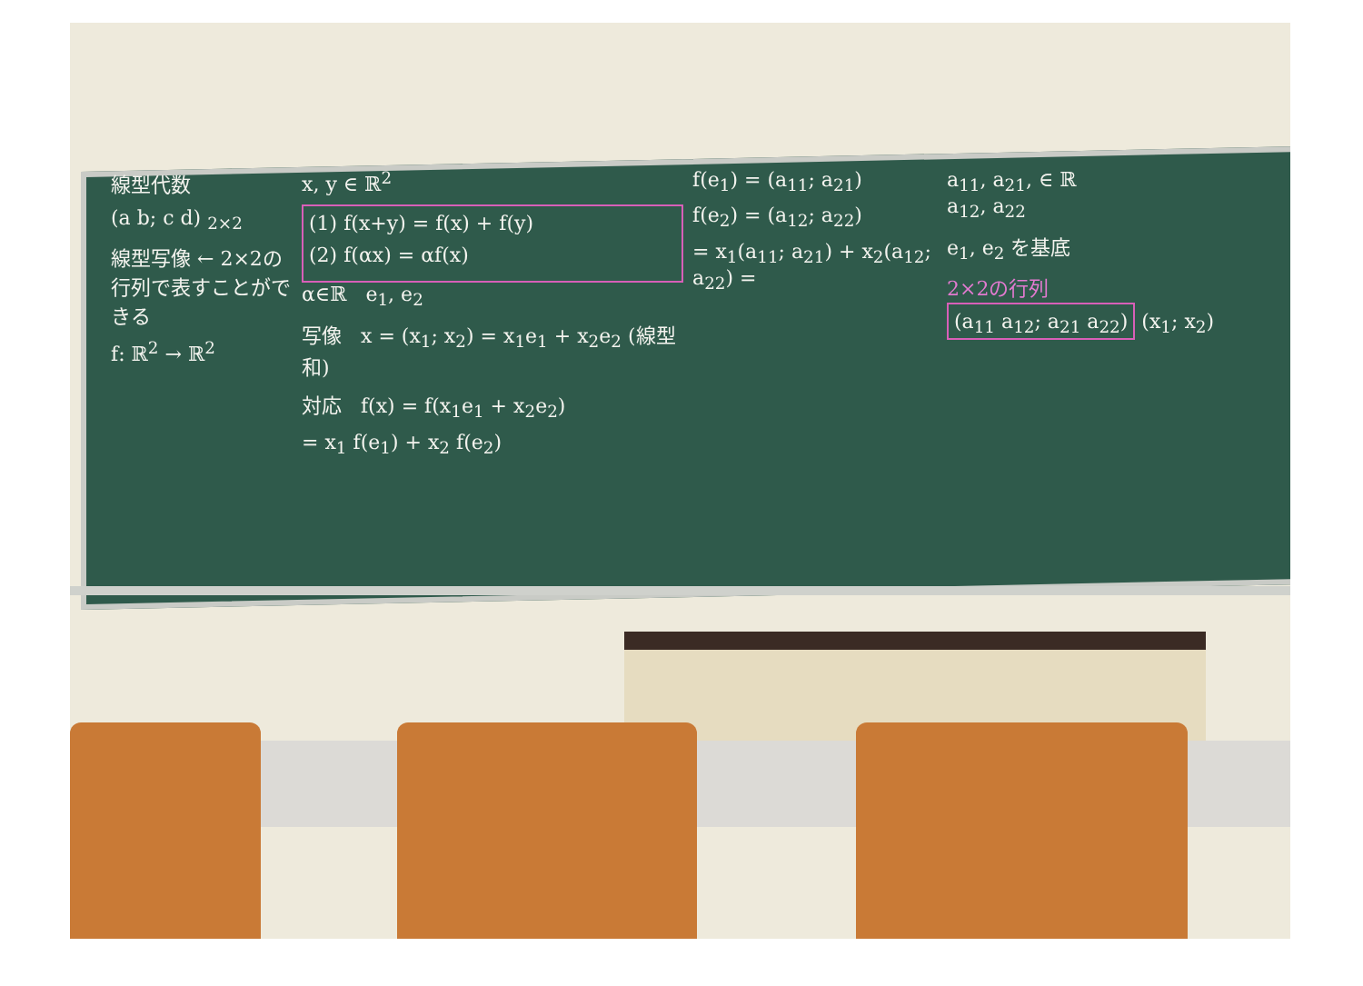線型代数
(a b; c d) <sub>2×2</sub>
線型写像 ← 2×2の行列で表すことができる
f: ℝ<sup>2</sup> → ℝ<sup>2</sup>
x, y ∈ ℝ<sup>2</sup>
(1) f(x+y) = f(x) + f(y)
(2) f(αx) = αf(x)
α∈ℝ e<sub>1</sub>, e<sub>2</sub>
写像 x = (x<sub>1</sub>; x<sub>2</sub>) = x<sub>1</sub>e<sub>1</sub> + x<sub>2</sub>e<sub>2</sub> (線型和)
対応 f(x) = f(x<sub>1</sub>e<sub>1</sub> + x<sub>2</sub>e<sub>2</sub>)
= x<sub>1</sub> f(e<sub>1</sub>) + x<sub>2</sub> f(e<sub>2</sub>)
f(e<sub>1</sub>) = (a<sub>11</sub>; a<sub>21</sub>)
f(e<sub>2</sub>) = (a<sub>12</sub>; a<sub>22</sub>)
= x<sub>1</sub>(a<sub>11</sub>; a<sub>21</sub>) + x<sub>2</sub>(a<sub>12</sub>; a<sub>22</sub>) =
a<sub>11</sub>, a<sub>21</sub>, ∈ ℝ
a<sub>12</sub>, a<sub>22</sub>
e<sub>1</sub>, e<sub>2</sub> を基底
2×2の行列
(a<sub>11</sub> a<sub>12</sub>; a<sub>21</sub> a<sub>22</sub>) (x<sub>1</sub>; x<sub>2</sub>)